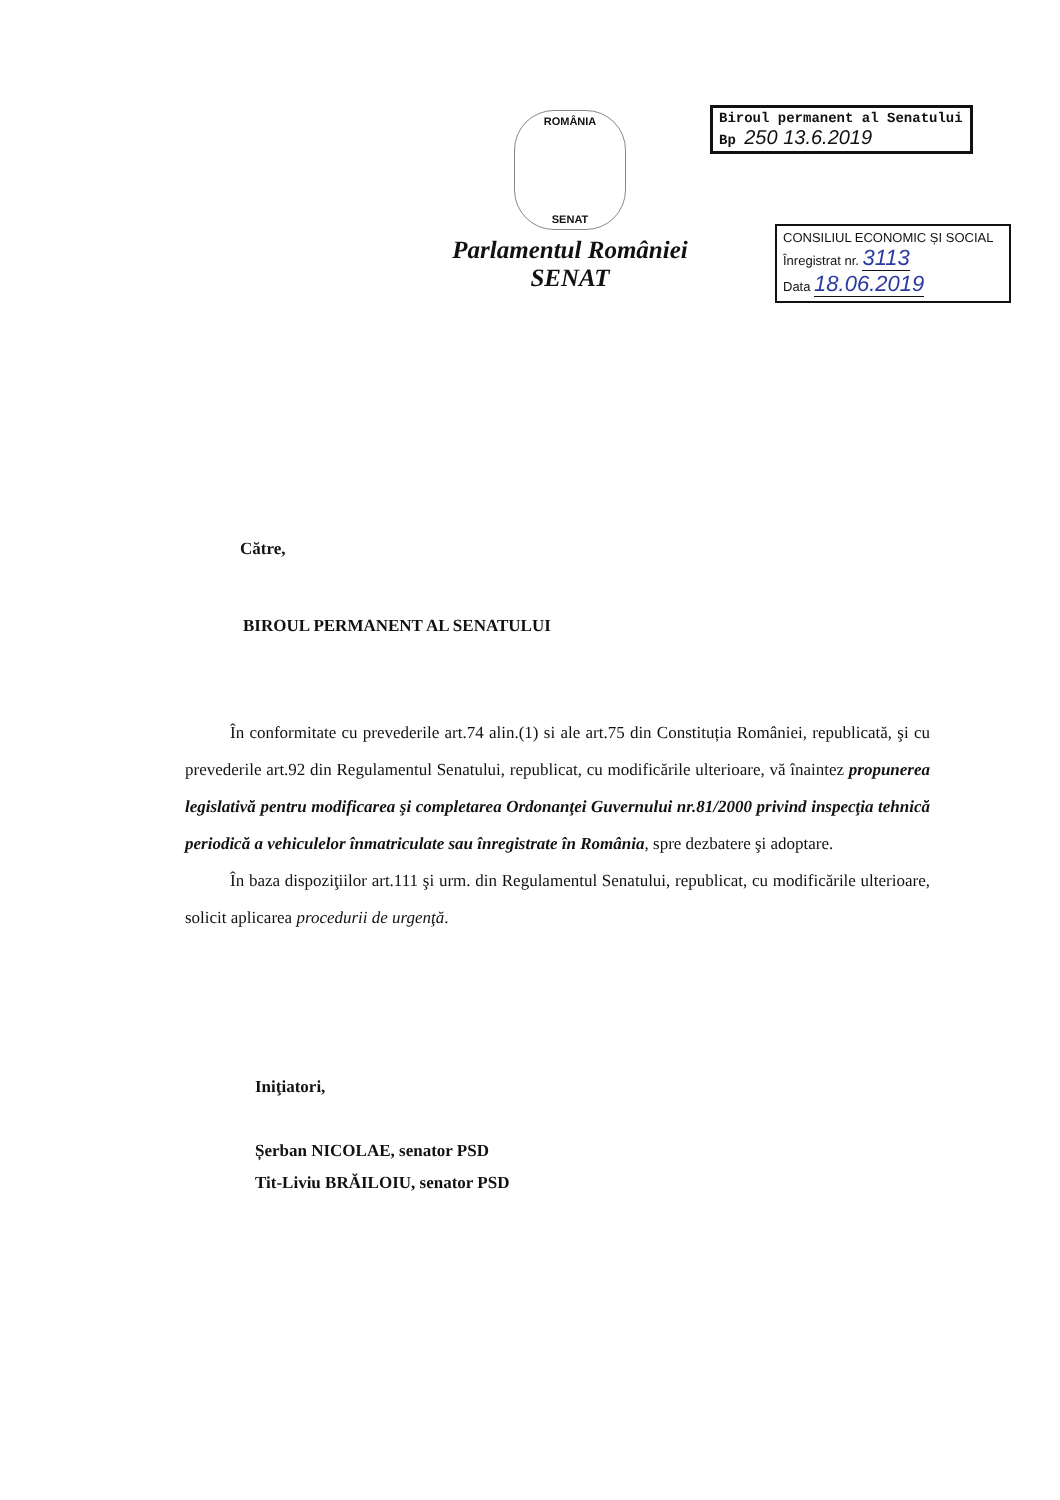ROMÂNIA
SENAT
Parlamentul României
SENAT
Biroul permanent al Senatului
Bp 250 13.6.2019
CONSILIUL ECONOMIC ȘI SOCIAL
Înregistrat nr. 3113
Data 18.06.2019
Către,
BIROUL PERMANENT AL SENATULUI
În conformitate cu prevederile art.74 alin.(1) si ale art.75 din Constituția României, republicată, şi cu prevederile art.92 din Regulamentul Senatului, republicat, cu modificările ulterioare, vă înaintez propunerea legislativă pentru modificarea şi completarea Ordonanţei Guvernului nr.81/2000 privind inspecţia tehnică periodică a vehiculelor înmatriculate sau înregistrate în România, spre dezbatere şi adoptare.
În baza dispoziţiilor art.111 şi urm. din Regulamentul Senatului, republicat, cu modificările ulterioare, solicit aplicarea procedurii de urgenţă.
Iniţiatori,
Șerban NICOLAE, senator PSD
Tit-Liviu BRĂILOIU, senator PSD